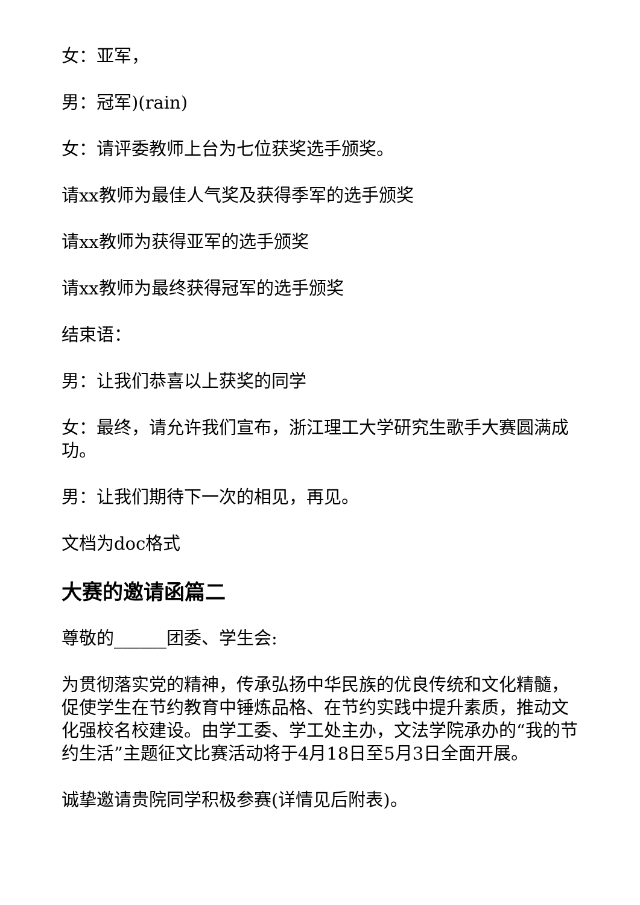女：亚军，
男：冠军)(rain)
女：请评委教师上台为七位获奖选手颁奖。
请xx教师为最佳人气奖及获得季军的选手颁奖
请xx教师为获得亚军的选手颁奖
请xx教师为最终获得冠军的选手颁奖
结束语：
男：让我们恭喜以上获奖的同学
女：最终，请允许我们宣布，浙江理工大学研究生歌手大赛圆满成功。
男：让我们期待下一次的相见，再见。
文档为doc格式
大赛的邀请函篇二
尊敬的______团委、学生会:
为贯彻落实党的精神，传承弘扬中华民族的优良传统和文化精髓，促使学生在节约教育中锤炼品格、在节约实践中提升素质，推动文化强校名校建设。由学工委、学工处主办，文法学院承办的“我的节约生活”主题征文比赛活动将于4月18日至5月3日全面开展。
诚挚邀请贵院同学积极参赛(详情见后附表)。